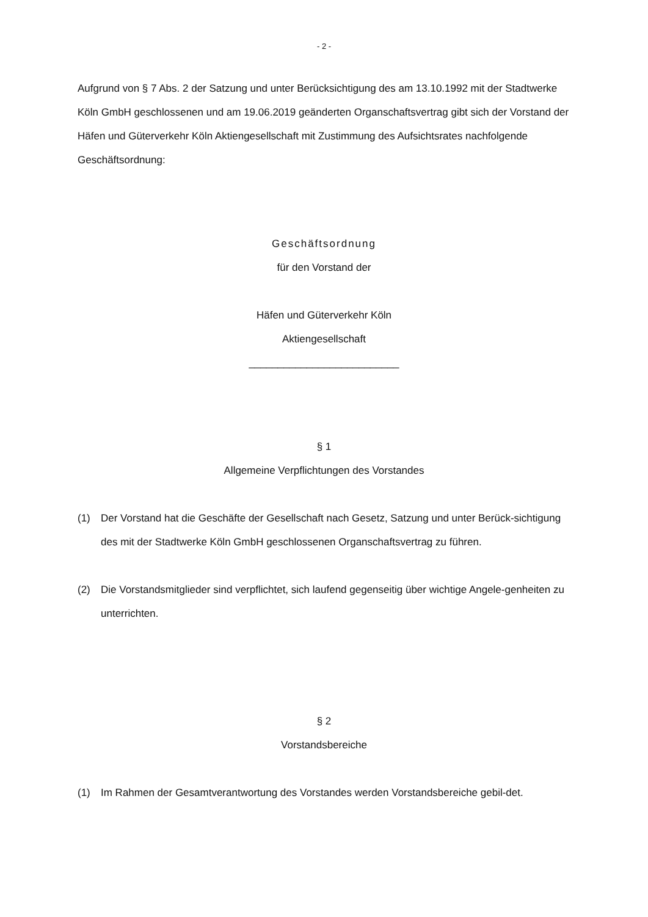- 2 -
Aufgrund von § 7 Abs. 2 der Satzung und unter Berücksichtigung des am 13.10.1992 mit der Stadtwerke Köln GmbH geschlossenen und am 19.06.2019 geänderten Organschaftsvertrag gibt sich der Vorstand der Häfen und Güterverkehr Köln Aktiengesellschaft mit Zustimmung des Aufsichtsrates nachfolgende Geschäftsordnung:
Geschäftsordnung
für den Vorstand der
Häfen und Güterverkehr Köln
Aktiengesellschaft
__________________________
§ 1
Allgemeine Verpflichtungen des Vorstandes
(1) Der Vorstand hat die Geschäfte der Gesellschaft nach Gesetz, Satzung und unter Berück-sichtigung des mit der Stadtwerke Köln GmbH geschlossenen Organschaftsvertrag zu führen.
(2) Die Vorstandsmitglieder sind verpflichtet, sich laufend gegenseitig über wichtige Angele-genheiten zu unterrichten.
§ 2
Vorstandsbereiche
(1) Im Rahmen der Gesamtverantwortung des Vorstandes werden Vorstandsbereiche gebil-det.